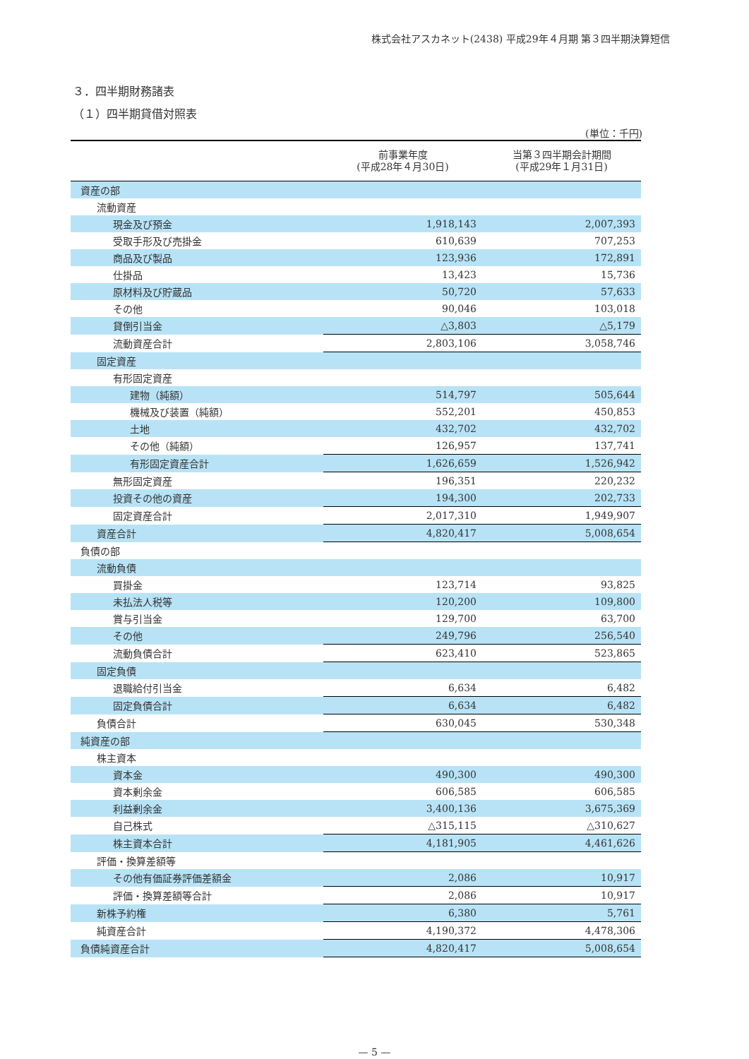株式会社アスカネット(2438) 平成29年４月期 第３四半期決算短信
３．四半期財務諸表
（１）四半期貸借対照表
(単位：千円)
| | 前事業年度 (平成28年４月30日) | 当第３四半期会計期間 (平成29年１月31日) |
| --- | --- | --- |
| 資産の部 | | |
| 流動資産 | | |
| 現金及び預金 | 1,918,143 | 2,007,393 |
| 受取手形及び売掛金 | 610,639 | 707,253 |
| 商品及び製品 | 123,936 | 172,891 |
| 仕掛品 | 13,423 | 15,736 |
| 原材料及び貯蔵品 | 50,720 | 57,633 |
| その他 | 90,046 | 103,018 |
| 貸倒引当金 | △3,803 | △5,179 |
| 流動資産合計 | 2,803,106 | 3,058,746 |
| 固定資産 | | |
| 有形固定資産 | | |
| 建物（純額） | 514,797 | 505,644 |
| 機械及び装置（純額） | 552,201 | 450,853 |
| 土地 | 432,702 | 432,702 |
| その他（純額） | 126,957 | 137,741 |
| 有形固定資産合計 | 1,626,659 | 1,526,942 |
| 無形固定資産 | 196,351 | 220,232 |
| 投資その他の資産 | 194,300 | 202,733 |
| 固定資産合計 | 2,017,310 | 1,949,907 |
| 資産合計 | 4,820,417 | 5,008,654 |
| 負債の部 | | |
| 流動負債 | | |
| 買掛金 | 123,714 | 93,825 |
| 未払法人税等 | 120,200 | 109,800 |
| 賞与引当金 | 129,700 | 63,700 |
| その他 | 249,796 | 256,540 |
| 流動負債合計 | 623,410 | 523,865 |
| 固定負債 | | |
| 退職給付引当金 | 6,634 | 6,482 |
| 固定負債合計 | 6,634 | 6,482 |
| 負債合計 | 630,045 | 530,348 |
| 純資産の部 | | |
| 株主資本 | | |
| 資本金 | 490,300 | 490,300 |
| 資本剰余金 | 606,585 | 606,585 |
| 利益剰余金 | 3,400,136 | 3,675,369 |
| 自己株式 | △315,115 | △310,627 |
| 株主資本合計 | 4,181,905 | 4,461,626 |
| 評価・換算差額等 | | |
| その他有価証券評価差額金 | 2,086 | 10,917 |
| 評価・換算差額等合計 | 2,086 | 10,917 |
| 新株予約権 | 6,380 | 5,761 |
| 純資産合計 | 4,190,372 | 4,478,306 |
| 負債純資産合計 | 4,820,417 | 5,008,654 |
— 5 —